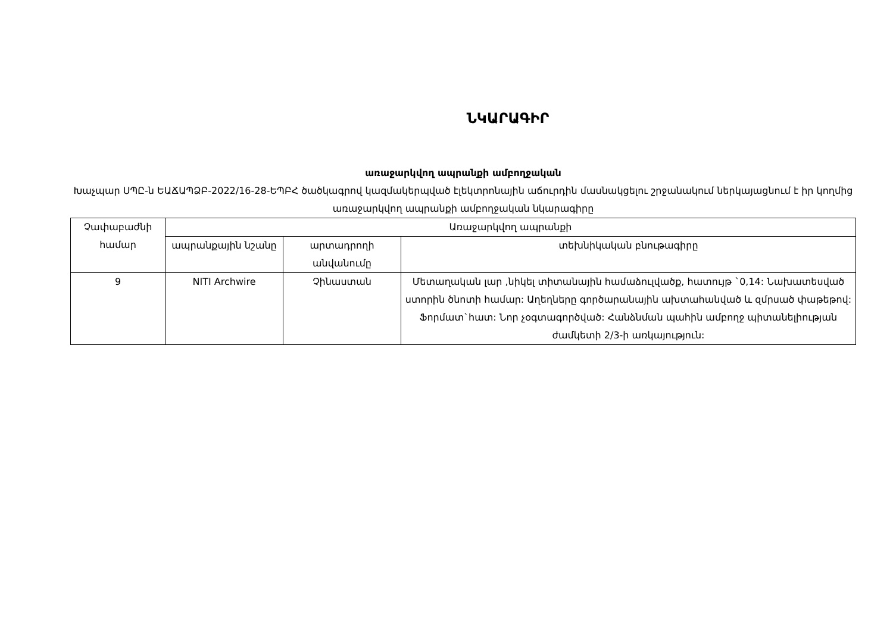ՆԿԱՐԱԳԻՐ
առաջարկվող ապրանքի ամբողջական
Խաչպար ՍՊԸ-ն ԵԱՃԱՊՁԲ-2022/16-28-ԵՊԲՀ ծածկագրով կազմակերպված էլեկտրոնային աճուրդին մասնակցելու շրջանակում ներկայացնում է իր կողմից առաջարկվող ապրանքի ամբողջական նկարագիրը
| Չափաբաժնի համար | Առաջարկվող ապրանքի | | |
| --- | --- | --- | --- |
| | ապրանքային նշանը | արտադրողի անվանումը | տեխնիկական բնութագիրը |
| 9 | NITI Archwire | Չինաստան | Մետաղական լար ,նիկել տիտանային համաձուլվածք, հատույթ `0,14: Նախատեսված ստորին ծնոտի համար: Աղեղները գործարանային ախտահանված և զմրսած փաթեթով: Ֆորմատ`հատ: Նոր չօգտագործված: Հանձնման պահին ամբողջ պիտանելիության ժամկետի 2/3-ի առկայություն: |